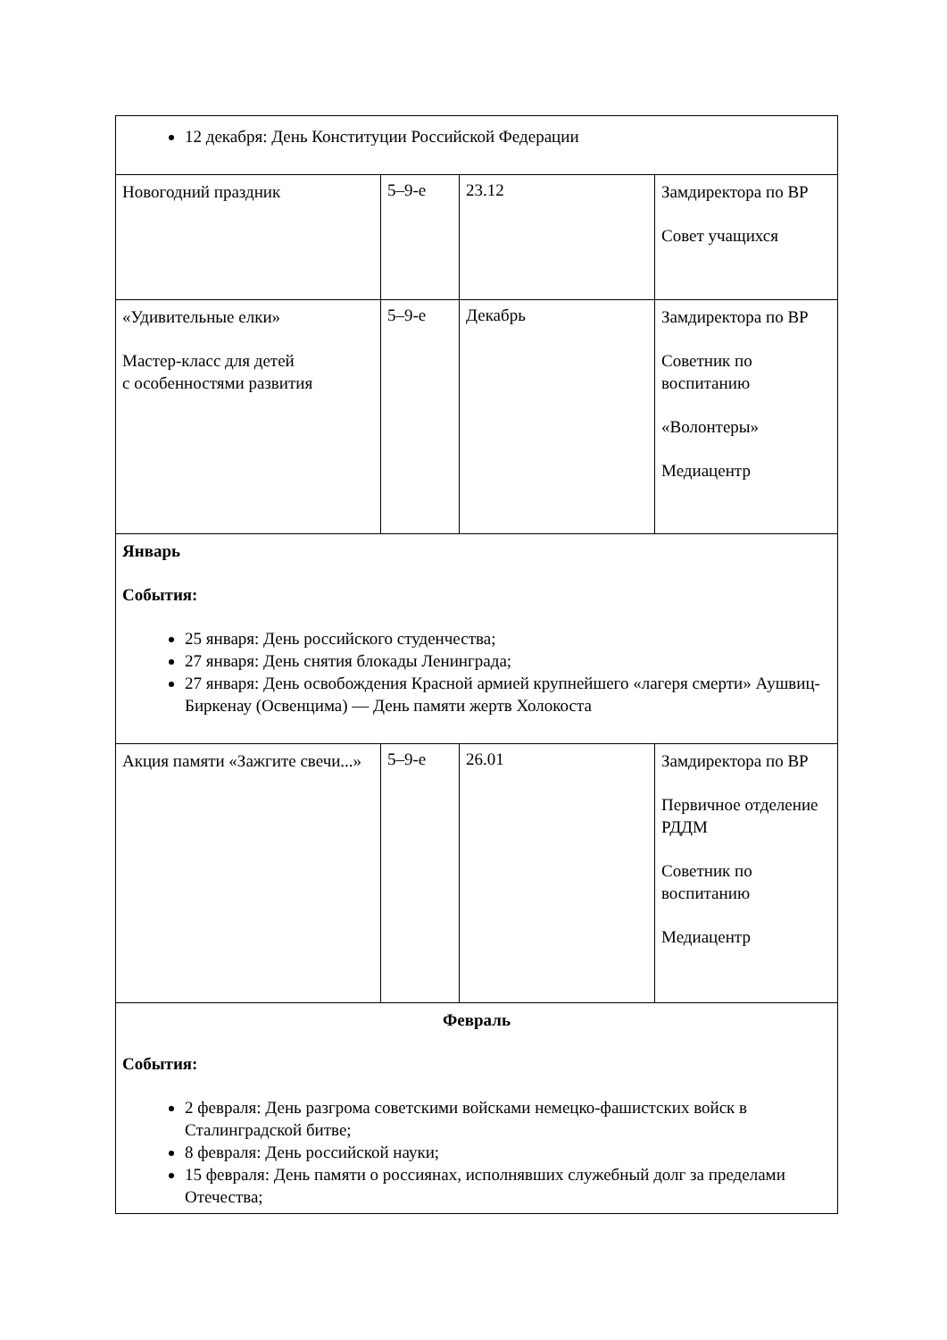| 12 декабря: День Конституции Российской Федерации | | | |
| Новогодний праздник | 5–9-е | 23.12 | Замдиректора по ВР Совет учащихся |
| «Удивительные елки» Мастер-класс для детей с особенностями развития | 5–9-е | Декабрь | Замдиректора по ВР Советник по воспитанию «Волонтеры» Медиацентр |
| Январь События: 25 января: День российского студенчества; 27 января: День снятия блокады Ленинграда; 27 января: День освобождения Красной армией крупнейшего «лагеря смерти» Аушвиц-Биркенау (Освенцима) — День памяти жертв Холокоста | | | |
| Акция памяти «Зажгите свечи...» | 5–9-е | 26.01 | Замдиректора по ВР Первичное отделение РДДМ Советник по воспитанию Медиацентр |
| Февраль События: 2 февраля: День разгрома советскими войсками немецко-фашистских войск в Сталинградской битве; 8 февраля: День российской науки; 15 февраля: День памяти о россиянах, исполнявших служебный долг за пределами Отечества; | | | |